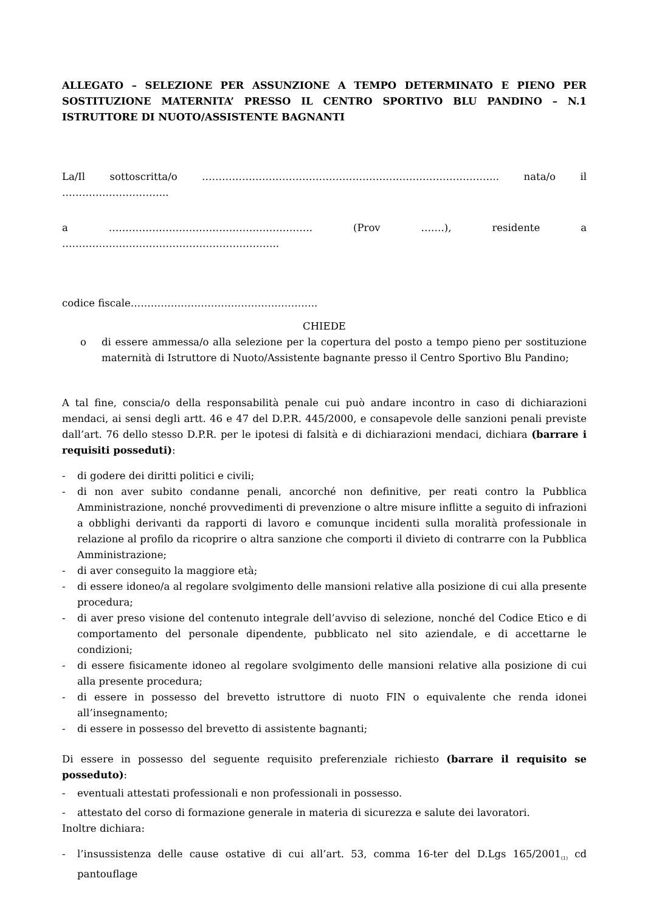ALLEGATO – SELEZIONE PER ASSUNZIONE A TEMPO DETERMINATO E PIENO PER SOSTITUZIONE MATERNITA’ PRESSO IL CENTRO SPORTIVO BLU PANDINO – N.1 ISTRUTTORE DI NUOTO/ASSISTENTE BAGNANTI
La/Il sottoscritta/o …………………………………………………………………………….. nata/o il …………………………..
a ……………………………………………………. (Prov …….), residente a ………………………………………………………..
codice fiscale………………………………………………..
CHIEDE
o di essere ammessa/o alla selezione per la copertura del posto a tempo pieno per sostituzione maternità di Istruttore di Nuoto/Assistente bagnante presso il Centro Sportivo Blu Pandino;
A tal fine, conscia/o della responsabilità penale cui può andare incontro in caso di dichiarazioni mendaci, ai sensi degli artt. 46 e 47 del D.P.R. 445/2000, e consapevole delle sanzioni penali previste dall’art. 76 dello stesso D.P.R. per le ipotesi di falsità e di dichiarazioni mendaci, dichiara (barrare i requisiti posseduti):
- di godere dei diritti politici e civili;
- di non aver subito condanne penali, ancorché non definitive, per reati contro la Pubblica Amministrazione, nonché provvedimenti di prevenzione o altre misure inflitte a seguito di infrazioni a obblighi derivanti da rapporti di lavoro e comunque incidenti sulla moralità professionale in relazione al profilo da ricoprire o altra sanzione che comporti il divieto di contrarre con la Pubblica Amministrazione;
- di aver conseguito la maggiore età;
- di essere idoneo/a al regolare svolgimento delle mansioni relative alla posizione di cui alla presente procedura;
- di aver preso visione del contenuto integrale dell’avviso di selezione, nonché del Codice Etico e di comportamento del personale dipendente, pubblicato nel sito aziendale, e di accettarne le condizioni;
- di essere fisicamente idoneo al regolare svolgimento delle mansioni relative alla posizione di cui alla presente procedura;
- di essere in possesso del brevetto istruttore di nuoto FIN o equivalente che renda idonei all’insegnamento;
- di essere in possesso del brevetto di assistente bagnanti;
Di essere in possesso del seguente requisito preferenziale richiesto (barrare il requisito se posseduto):
- eventuali attestati professionali e non professionali in possesso.
- attestato del corso di formazione generale in materia di sicurezza e salute dei lavoratori.
Inoltre dichiara:
- l’insussistenza delle cause ostative di cui all’art. 53, comma 16-ter del D.Lgs 165/2001<sub>(1)</sub> cd pantouflage